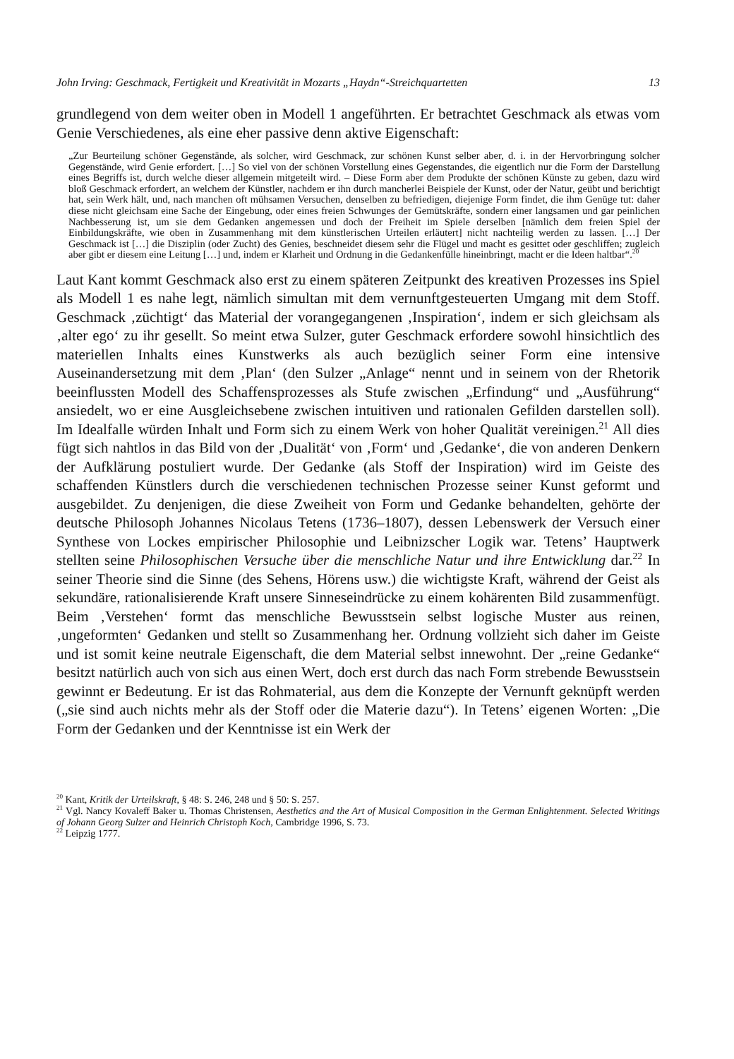John Irving: Geschmack, Fertigkeit und Kreativität in Mozarts „Haydn“-Streichquartetten 13
grundlegend von dem weiter oben in Modell 1 angeführten. Er betrachtet Geschmack als etwas vom Genie Verschiedenes, als eine eher passive denn aktive Eigenschaft:
„Zur Beurteilung schöner Gegenstände, als solcher, wird Geschmack, zur schönen Kunst selber aber, d. i. in der Hervorbringung solcher Gegenstände, wird Genie erfordert. […] So viel von der schönen Vorstellung eines Gegenstandes, die eigentlich nur die Form der Darstellung eines Begriffs ist, durch welche dieser allgemein mitgeteilt wird. – Diese Form aber dem Produkte der schönen Künste zu geben, dazu wird bloß Geschmack erfordert, an welchem der Künstler, nachdem er ihn durch mancherlei Beispiele der Kunst, oder der Natur, geübt und berichtigt hat, sein Werk hält, und, nach manchen oft mühsamen Versuchen, denselben zu befriedigen, diejenige Form findet, die ihm Genüge tut: daher diese nicht gleichsam eine Sache der Eingebung, oder eines freien Schwunges der Gemütskräfte, sondern einer langsamen und gar peinlichen Nachbesserung ist, um sie dem Gedanken angemessen und doch der Freiheit im Spiele derselben [nämlich dem freien Spiel der Einbildungskräfte, wie oben in Zusammenhang mit dem künstlerischen Urteilen erläutert] nicht nachteilig werden zu lassen. […] Der Geschmack ist […] die Disziplin (oder Zucht) des Genies, beschneidet diesem sehr die Flügel und macht es gesittet oder geschliffen; zugleich aber gibt er diesem eine Leitung […] und, indem er Klarheit und Ordnung in die Gedankenfülle hineinbringt, macht er die Ideen haltbar“.<sup>20</sup>
Laut Kant kommt Geschmack also erst zu einem späteren Zeitpunkt des kreativen Prozesses ins Spiel als Modell 1 es nahe legt, nämlich simultan mit dem vernunftgesteuerten Umgang mit dem Stoff. Geschmack ‚züchtigt‘ das Material der vorangegangenen ‚Inspiration‘, indem er sich gleichsam als ‚alter ego‘ zu ihr gesellt. So meint etwa Sulzer, guter Geschmack erfordere sowohl hinsichtlich des materiellen Inhalts eines Kunstwerks als auch bezüglich seiner Form eine intensive Auseinandersetzung mit dem ‚Plan‘ (den Sulzer „Anlage“ nennt und in seinem von der Rhetorik beeinflussten Modell des Schaffensprozesses als Stufe zwischen „Erfindung“ und „Ausführung“ ansiedelt, wo er eine Ausgleichsebene zwischen intuitiven und rationalen Gefilden darstellen soll). Im Idealfalle würden Inhalt und Form sich zu einem Werk von hoher Qualität vereinigen.<sup>21</sup> All dies fügt sich nahtlos in das Bild von der ‚Dualität‘ von ‚Form‘ und ‚Gedanke‘, die von anderen Denkern der Aufklärung postuliert wurde. Der Gedanke (als Stoff der Inspiration) wird im Geiste des schaffenden Künstlers durch die verschiedenen technischen Prozesse seiner Kunst geformt und ausgebildet. Zu denjenigen, die diese Zweiheit von Form und Gedanke behandelten, gehörte der deutsche Philosoph Johannes Nicolaus Tetens (1736–1807), dessen Lebenswerk der Versuch einer Synthese von Lockes empirischer Philosophie und Leibnizscher Logik war. Tetens’ Hauptwerk stellten seine Philosophischen Versuche über die menschliche Natur und ihre Entwicklung dar.<sup>22</sup> In seiner Theorie sind die Sinne (des Sehens, Hörens usw.) die wichtigste Kraft, während der Geist als sekundäre, rationalisierende Kraft unsere Sinneseindrücke zu einem kohärenten Bild zusammenfügt. Beim ‚Verstehen‘ formt das menschliche Bewusstsein selbst logische Muster aus reinen, ‚ungeformten‘ Gedanken und stellt so Zusammenhang her. Ordnung vollzieht sich daher im Geiste und ist somit keine neutrale Eigenschaft, die dem Material selbst innewohnt. Der „reine Gedanke“ besitzt natürlich auch von sich aus einen Wert, doch erst durch das nach Form strebende Bewusstsein gewinnt er Bedeutung. Er ist das Rohmaterial, aus dem die Konzepte der Vernunft geknüpft werden („sie sind auch nichts mehr als der Stoff oder die Materie dazu“). In Tetens’ eigenen Worten: „Die Form der Gedanken und der Kenntnisse ist ein Werk der
<sup>20</sup> Kant, Kritik der Urteilskraft, § 48: S. 246, 248 und § 50: S. 257.
<sup>21</sup> Vgl. Nancy Kovaleff Baker u. Thomas Christensen, Aesthetics and the Art of Musical Composition in the German Enlightenment. Selected Writings of Johann Georg Sulzer and Heinrich Christoph Koch, Cambridge 1996, S. 73.
<sup>22</sup> Leipzig 1777.